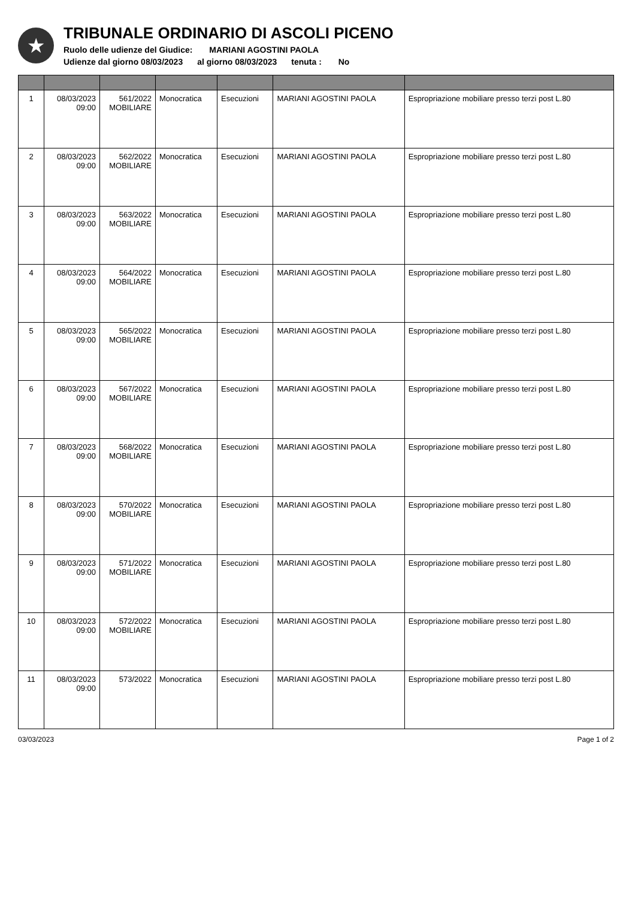★
TRIBUNALE ORDINARIO DI ASCOLI PICENO
Ruolo delle udienze del Giudice: MARIANI AGOSTINI PAOLA
Udienze dal giorno 08/03/2023 al giorno 08/03/2023 tenuta : No
| 1 | 08/03/2023 09:00 | 561/2022 MOBILIARE | Monocratica | Esecuzioni | MARIANI AGOSTINI PAOLA | Espropriazione mobiliare presso terzi post L.80 |
| 2 | 08/03/2023 09:00 | 562/2022 MOBILIARE | Monocratica | Esecuzioni | MARIANI AGOSTINI PAOLA | Espropriazione mobiliare presso terzi post L.80 |
| 3 | 08/03/2023 09:00 | 563/2022 MOBILIARE | Monocratica | Esecuzioni | MARIANI AGOSTINI PAOLA | Espropriazione mobiliare presso terzi post L.80 |
| 4 | 08/03/2023 09:00 | 564/2022 MOBILIARE | Monocratica | Esecuzioni | MARIANI AGOSTINI PAOLA | Espropriazione mobiliare presso terzi post L.80 |
| 5 | 08/03/2023 09:00 | 565/2022 MOBILIARE | Monocratica | Esecuzioni | MARIANI AGOSTINI PAOLA | Espropriazione mobiliare presso terzi post L.80 |
| 6 | 08/03/2023 09:00 | 567/2022 MOBILIARE | Monocratica | Esecuzioni | MARIANI AGOSTINI PAOLA | Espropriazione mobiliare presso terzi post L.80 |
| 7 | 08/03/2023 09:00 | 568/2022 MOBILIARE | Monocratica | Esecuzioni | MARIANI AGOSTINI PAOLA | Espropriazione mobiliare presso terzi post L.80 |
| 8 | 08/03/2023 09:00 | 570/2022 MOBILIARE | Monocratica | Esecuzioni | MARIANI AGOSTINI PAOLA | Espropriazione mobiliare presso terzi post L.80 |
| 9 | 08/03/2023 09:00 | 571/2022 MOBILIARE | Monocratica | Esecuzioni | MARIANI AGOSTINI PAOLA | Espropriazione mobiliare presso terzi post L.80 |
| 10 | 08/03/2023 09:00 | 572/2022 MOBILIARE | Monocratica | Esecuzioni | MARIANI AGOSTINI PAOLA | Espropriazione mobiliare presso terzi post L.80 |
| 11 | 08/03/2023 09:00 | 573/2022 | Monocratica | Esecuzioni | MARIANI AGOSTINI PAOLA | Espropriazione mobiliare presso terzi post L.80 |
03/03/2023 Page 1 of 2